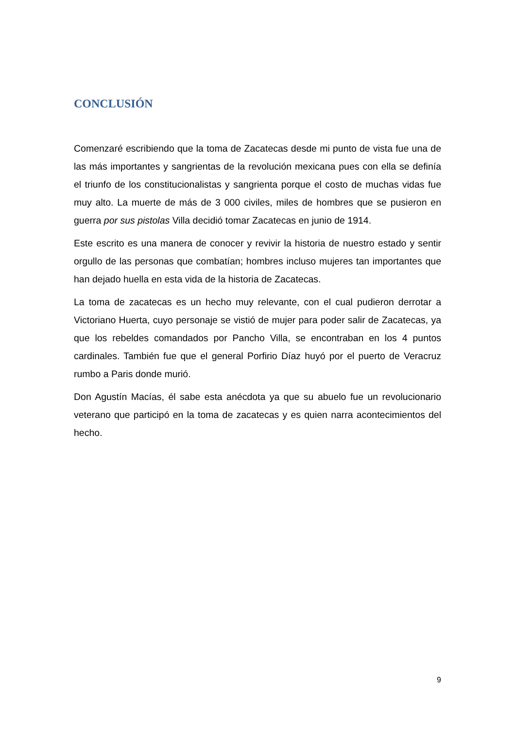CONCLUSIÓN
Comenzaré escribiendo que la toma de Zacatecas desde mi punto de vista fue una de las más importantes y sangrientas de la revolución mexicana pues con ella se definía el triunfo de los constitucionalistas y sangrienta porque el costo de muchas vidas fue muy alto. La muerte de más de 3 000 civiles, miles de hombres que se pusieron en guerra por sus pistolas Villa decidió tomar Zacatecas en junio de 1914.
Este escrito es una manera de conocer y revivir la historia de nuestro estado y sentir orgullo de las personas que combatían; hombres incluso mujeres tan importantes que han dejado huella en esta vida de la historia de Zacatecas.
La toma de zacatecas es un hecho muy relevante, con el cual pudieron derrotar a Victoriano Huerta, cuyo personaje se vistió de mujer para poder salir de Zacatecas, ya que los rebeldes comandados por Pancho Villa, se encontraban en los 4 puntos cardinales. También fue que el general Porfirio Díaz huyó por el puerto de Veracruz rumbo a Paris donde murió.
Don Agustín Macías, él sabe esta anécdota ya que su abuelo fue un revolucionario veterano que participó en la toma de zacatecas y es quien narra acontecimientos del hecho.
9